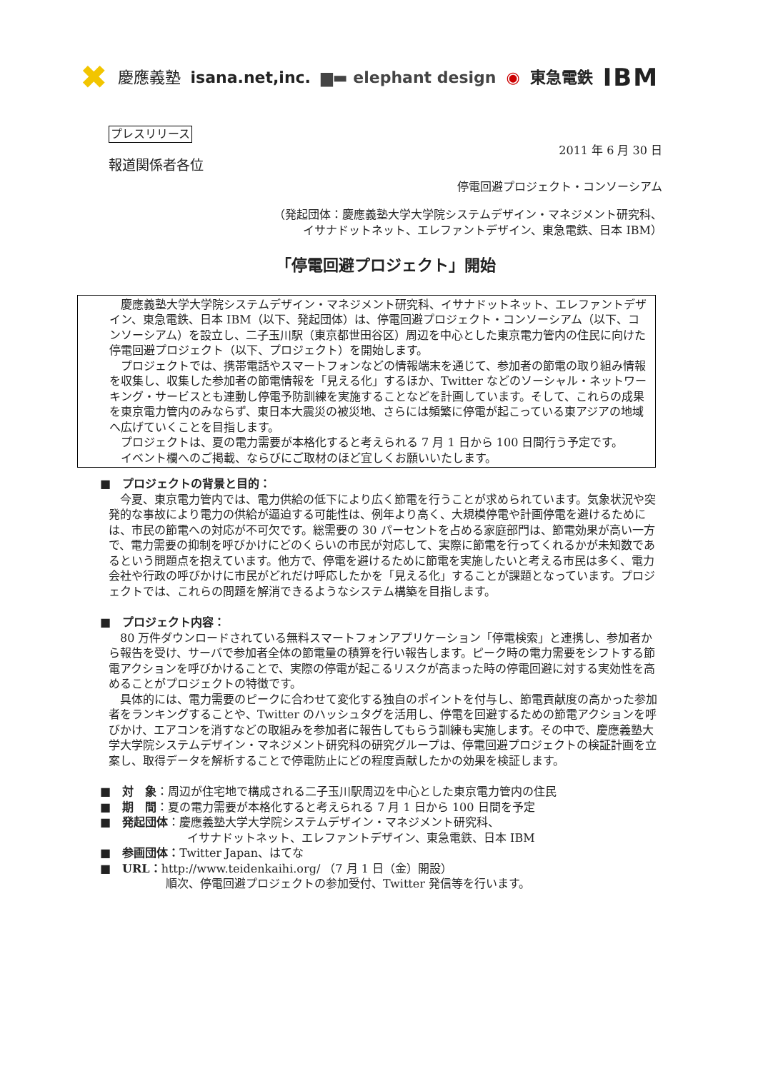✖ 慶應義塾 isana.net,inc. ▆▬ elephant design ◉ 東急電鉄 IBM
プレスリリース
2011 年 6 月 30 日
報道関係者各位
停電回避プロジェクト・コンソーシアム
（発起団体：慶應義塾大学大学院システムデザイン・マネジメント研究科、
イサナドットネット、エレファントデザイン、東急電鉄、日本 IBM）
「停電回避プロジェクト」開始
慶應義塾大学大学院システムデザイン・マネジメント研究科、イサナドットネット、エレファントデザイン、東急電鉄、日本 IBM（以下、発起団体）は、停電回避プロジェクト・コンソーシアム（以下、コンソーシアム）を設立し、二子玉川駅（東京都世田谷区）周辺を中心とした東京電力管内の住民に向けた停電回避プロジェクト（以下、プロジェクト）を開始します。
プロジェクトでは、携帯電話やスマートフォンなどの情報端末を通じて、参加者の節電の取り組み情報を収集し、収集した参加者の節電情報を「見える化」するほか、Twitter などのソーシャル・ネットワーキング・サービスとも連動し停電予防訓練を実施することなどを計画しています。そして、これらの成果を東京電力管内のみならず、東日本大震災の被災地、さらには頻繁に停電が起こっている東アジアの地域へ広げていくことを目指します。
プロジェクトは、夏の電力需要が本格化すると考えられる 7 月 1 日から 100 日間行う予定です。
イベント欄へのご掲載、ならびにご取材のほど宜しくお願いいたします。
■　プロジェクトの背景と目的：
今夏、東京電力管内では、電力供給の低下により広く節電を行うことが求められています。気象状況や突発的な事故により電力の供給が逼迫する可能性は、例年より高く、大規模停電や計画停電を避けるためには、市民の節電への対応が不可欠です。総需要の 30 パーセントを占める家庭部門は、節電効果が高い一方で、電力需要の抑制を呼びかけにどのくらいの市民が対応して、実際に節電を行ってくれるかが未知数であるという問題点を抱えています。他方で、停電を避けるために節電を実施したいと考える市民は多く、電力会社や行政の呼びかけに市民がどれだけ呼応したかを「見える化」することが課題となっています。プロジェクトでは、これらの問題を解消できるようなシステム構築を目指します。
■　プロジェクト内容：
80 万件ダウンロードされている無料スマートフォンアプリケーション「停電検索」と連携し、参加者から報告を受け、サーバで参加者全体の節電量の積算を行い報告します。ピーク時の電力需要をシフトする節電アクションを呼びかけることで、実際の停電が起こるリスクが高まった時の停電回避に対する実効性を高めることがプロジェクトの特徴です。
具体的には、電力需要のピークに合わせて変化する独自のポイントを付与し、節電貢献度の高かった参加者をランキングすることや、Twitter のハッシュタグを活用し、停電を回避するための節電アクションを呼びかけ、エアコンを消すなどの取組みを参加者に報告してもらう訓練も実施します。その中で、慶應義塾大学大学院システムデザイン・マネジメント研究科の研究グループは、停電回避プロジェクトの検証計画を立案し、取得データを解析することで停電防止にどの程度貢献したかの効果を検証します。
■　対　象：周辺が住宅地で構成される二子玉川駅周辺を中心とした東京電力管内の住民
■　期　間：夏の電力需要が本格化すると考えられる 7 月 1 日から 100 日間を予定
■　発起団体：慶應義塾大学大学院システムデザイン・マネジメント研究科、
イサナドットネット、エレファントデザイン、東急電鉄、日本 IBM
■　参画団体：Twitter Japan、はてな
■　URL：http://www.teidenkaihi.org/ （7 月 1 日（金）開設）
順次、停電回避プロジェクトの参加受付、Twitter 発信等を行います。